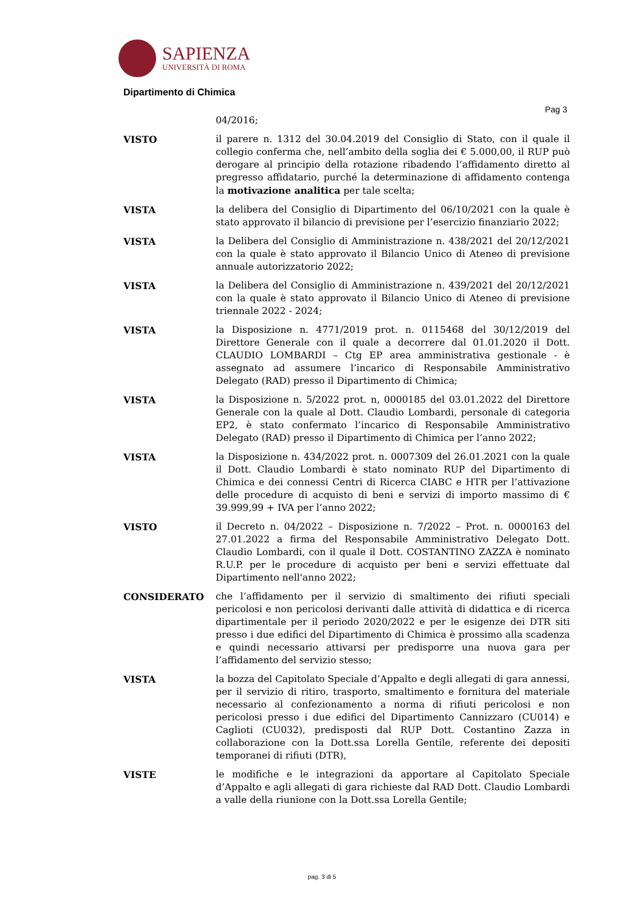SAPIENZA
UNIVERSITÀ DI ROMA
Dipartimento di Chimica
Pag 3
04/2016;
VISTO il parere n. 1312 del 30.04.2019 del Consiglio di Stato, con il quale il collegio conferma che, nell’ambito della soglia dei € 5.000,00, il RUP può derogare al principio della rotazione ribadendo l’affidamento diretto al pregresso affidatario, purché la determinazione di affidamento contenga la motivazione analitica per tale scelta;
VISTA la delibera del Consiglio di Dipartimento del 06/10/2021 con la quale è stato approvato il bilancio di previsione per l’esercizio finanziario 2022;
VISTA la Delibera del Consiglio di Amministrazione n. 438/2021 del 20/12/2021 con la quale è stato approvato il Bilancio Unico di Ateneo di previsione annuale autorizzatorio 2022;
VISTA la Delibera del Consiglio di Amministrazione n. 439/2021 del 20/12/2021 con la quale è stato approvato il Bilancio Unico di Ateneo di previsione triennale 2022 - 2024;
VISTA la Disposizione n. 4771/2019 prot. n. 0115468 del 30/12/2019 del Direttore Generale con il quale a decorrere dal 01.01.2020 il Dott. CLAUDIO LOMBARDI – Ctg EP area amministrativa gestionale - è assegnato ad assumere l’incarico di Responsabile Amministrativo Delegato (RAD) presso il Dipartimento di Chimica;
VISTA la Disposizione n. 5/2022 prot. n, 0000185 del 03.01.2022 del Direttore Generale con la quale al Dott. Claudio Lombardi, personale di categoria EP2, è stato confermato l’incarico di Responsabile Amministrativo Delegato (RAD) presso il Dipartimento di Chimica per l’anno 2022;
VISTA la Disposizione n. 434/2022 prot. n. 0007309 del 26.01.2021 con la quale il Dott. Claudio Lombardi è stato nominato RUP del Dipartimento di Chimica e dei connessi Centri di Ricerca CIABC e HTR per l’attivazione delle procedure di acquisto di beni e servizi di importo massimo di € 39.999,99 + IVA per l’anno 2022;
VISTO il Decreto n. 04/2022 – Disposizione n. 7/2022 – Prot. n. 0000163 del 27.01.2022 a firma del Responsabile Amministrativo Delegato Dott. Claudio Lombardi, con il quale il Dott. COSTANTINO ZAZZA è nominato R.U.P. per le procedure di acquisto per beni e servizi effettuate dal Dipartimento nell'anno 2022;
CONSIDERATO che l’affidamento per il servizio di smaltimento dei rifiuti speciali pericolosi e non pericolosi derivanti dalle attività di didattica e di ricerca dipartimentale per il periodo 2020/2022 e per le esigenze dei DTR siti presso i due edifici del Dipartimento di Chimica è prossimo alla scadenza e quindi necessario attivarsi per predisporre una nuova gara per l’affidamento del servizio stesso;
VISTA la bozza del Capitolato Speciale d’Appalto e degli allegati di gara annessi, per il servizio di ritiro, trasporto, smaltimento e fornitura del materiale necessario al confezionamento a norma di rifiuti pericolosi e non pericolosi presso i due edifici del Dipartimento Cannizzaro (CU014) e Caglioti (CU032), predisposti dal RUP Dott. Costantino Zazza in collaborazione con la Dott.ssa Lorella Gentile, referente dei depositi temporanei di rifiuti (DTR),
VISTE le modifiche e le integrazioni da apportare al Capitolato Speciale d’Appalto e agli allegati di gara richieste dal RAD Dott. Claudio Lombardi a valle della riunione con la Dott.ssa Lorella Gentile;
pag. 3 di 5